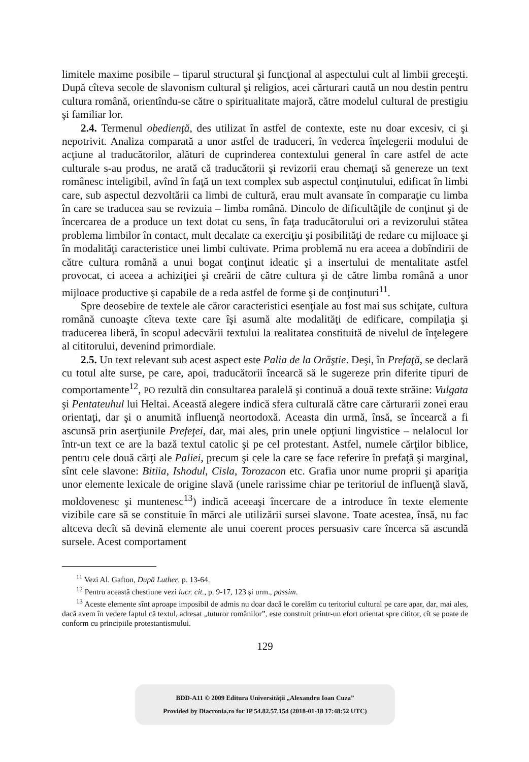limitele maxime posibile – tiparul structural şi funcţional al aspectului cult al limbii greceşti. După cîteva secole de slavonism cultural şi religios, acei cărturari caută un nou destin pentru cultura română, orientîndu-se către o spiritualitate majoră, către modelul cultural de prestigiu şi familiar lor.
2.4. Termenul obedienţă, des utilizat în astfel de contexte, este nu doar excesiv, ci şi nepotrivit. Analiza comparată a unor astfel de traduceri, în vederea înţelegerii modului de acţiune al traducătorilor, alături de cuprinderea contextului general în care astfel de acte culturale s-au produs, ne arată că traducătorii şi revizorii erau chemaţi să genereze un text românesc inteligibil, avînd în faţă un text complex sub aspectul conţinutului, edificat în limbi care, sub aspectul dezvoltării ca limbi de cultură, erau mult avansate în comparaţie cu limba în care se traducea sau se revizuia – limba română. Dincolo de dificultăţile de conţinut şi de încercarea de a produce un text dotat cu sens, în faţa traducătorului ori a revizorului stătea problema limbilor în contact, mult decalate ca exerciţiu şi posibilităţi de redare cu mijloace şi în modalităţi caracteristice unei limbi cultivate. Prima problemă nu era aceea a dobîndirii de către cultura română a unui bogat conţinut ideatic şi a insertului de mentalitate astfel provocat, ci aceea a achiziţiei şi creării de către cultura şi de către limba română a unor mijloace productive şi capabile de a reda astfel de forme şi de conţinuturi<sup>11</sup>.
Spre deosebire de textele ale căror caracteristici esenţiale au fost mai sus schiţate, cultura română cunoaşte cîteva texte care îşi asumă alte modalităţi de edificare, compilaţia şi traducerea liberă, în scopul adecvării textului la realitatea constituită de nivelul de înţelegere al cititorului, devenind primordiale.
2.5. Un text relevant sub acest aspect este Palia de la Orăştie. Deşi, în Prefaţă, se declară cu totul alte surse, pe care, apoi, traducătorii încearcă să le sugereze prin diferite tipuri de comportamente<sup>12</sup>, PO rezultă din consultarea paralelă şi continuă a două texte străine: Vulgata şi Pentateuhul lui Heltai. Această alegere indică sfera culturală către care cărturarii zonei erau orientaţi, dar şi o anumită influenţă neortodoxă. Aceasta din urmă, însă, se încearcă a fi ascunsă prin aserţiunile Prefeţei, dar, mai ales, prin unele opţiuni lingvistice – nelalocul lor într-un text ce are la bază textul catolic şi pe cel protestant. Astfel, numele cărţilor biblice, pentru cele două cărţi ale Paliei, precum şi cele la care se face referire în prefaţă şi marginal, sînt cele slavone: Bitiia, Ishodul, Cisla, Torozacon etc. Grafia unor nume proprii şi apariţia unor elemente lexicale de origine slavă (unele rarissime chiar pe teritoriul de influenţă slavă, moldovenesc şi muntenesc<sup>13</sup>) indică aceeaşi încercare de a introduce în texte elemente vizibile care să se constituie în mărci ale utilizării sursei slavone. Toate acestea, însă, nu fac altceva decît să devină elemente ale unui coerent proces persuasiv care încerca să ascundă sursele. Acest comportament
<sup>11</sup> Vezi Al. Gafton, După Luther, p. 13-64.
<sup>12</sup> Pentru această chestiune vezi lucr. cit., p. 9-17, 123 şi urm., passim.
<sup>13</sup> Aceste elemente sînt aproape imposibil de admis nu doar dacă le corelăm cu teritoriul cultural pe care apar, dar, mai ales, dacă avem în vedere faptul că textul, adresat „tuturor românilor”, este construit printr-un efort orientat spre cititor, cît se poate de conform cu principiile protestantismului.
129
BDD-A11 © 2009 Editura Universităţii „Alexandru Ioan Cuza”
Provided by Diacronia.ro for IP 54.82.57.154 (2018-01-18 17:48:52 UTC)